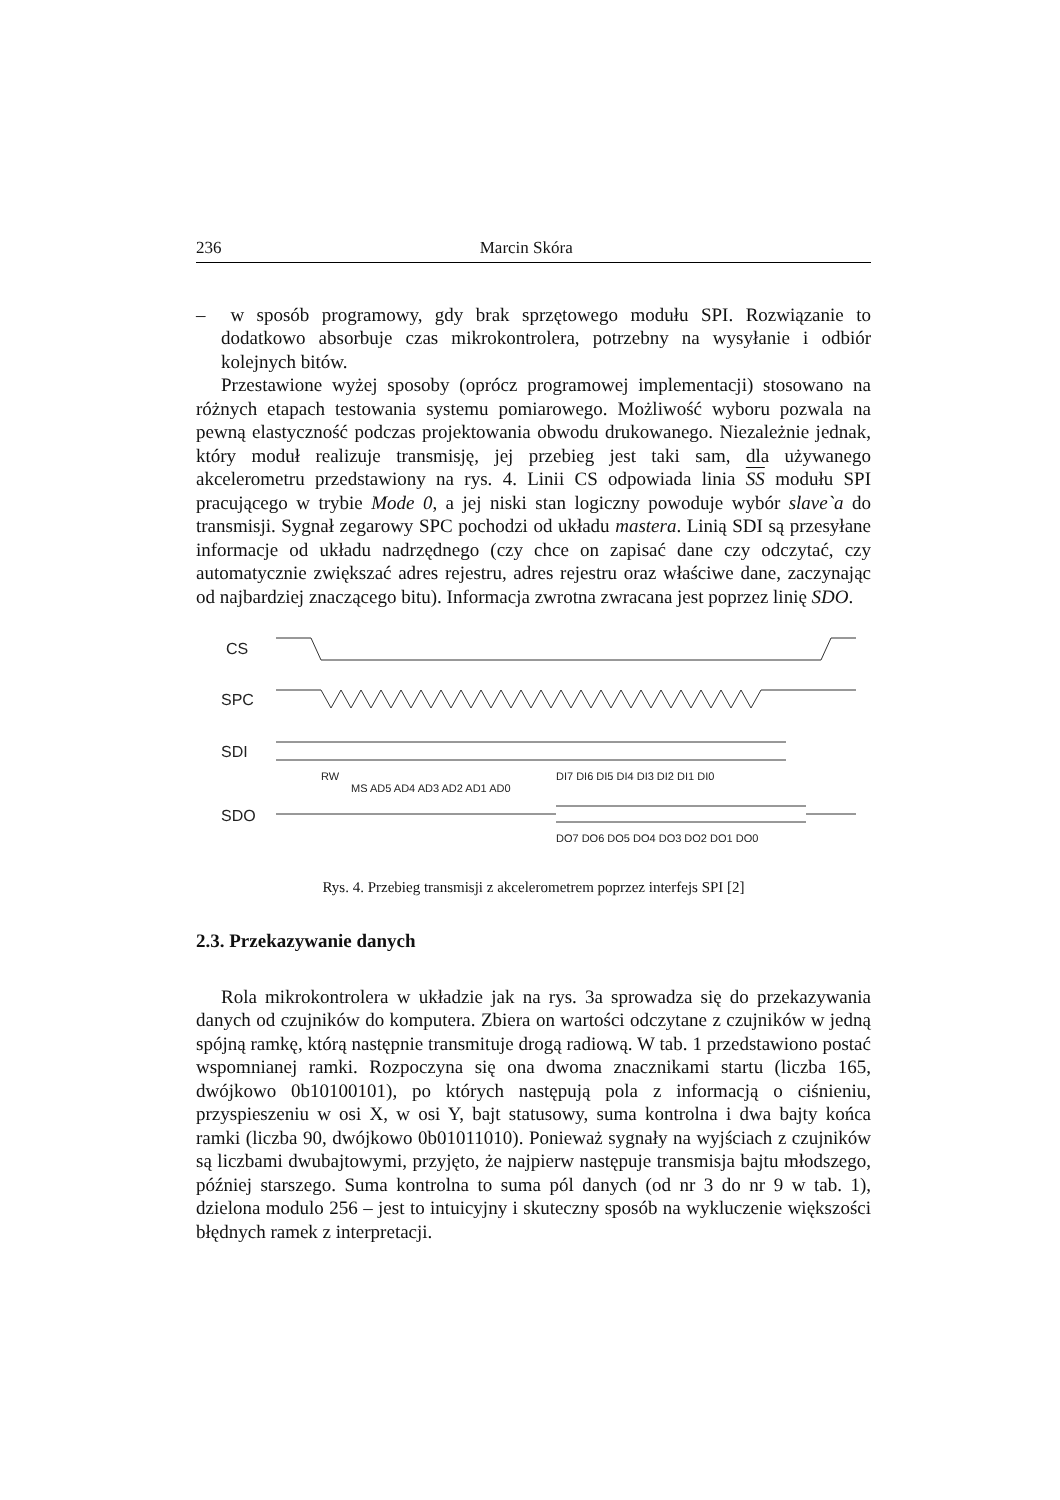236 Marcin Skóra
– w sposób programowy, gdy brak sprzętowego modułu SPI. Rozwiązanie to dodatkowo absorbuje czas mikrokontrolera, potrzebny na wysyłanie i odbiór kolejnych bitów.
Przestawione wyżej sposoby (oprócz programowej implementacji) stosowano na różnych etapach testowania systemu pomiarowego. Możliwość wyboru pozwala na pewną elastyczność podczas projektowania obwodu drukowanego. Niezależnie jednak, który moduł realizuje transmisję, jej przebieg jest taki sam, dla używanego akcelerometru przedstawiony na rys. 4. Linii CS odpowiada linia SS modułu SPI pracującego w trybie Mode 0, a jej niski stan logiczny powoduje wybór slave`a do transmisji. Sygnał zegarowy SPC pochodzi od układu mastera. Linią SDI są przesyłane informacje od układu nadrzędnego (czy chce on zapisać dane czy odczytać, czy automatycznie zwiększać adres rejestru, adres rejestru oraz właściwe dane, zaczynając od najbardziej znaczącego bitu). Informacja zwrotna zwracana jest poprzez linię SDO.
CS
SPC
SDI
SDO
RW
MS AD5 AD4 AD3 AD2 AD1 AD0
DI7 DI6 DI5 DI4 DI3 DI2 DI1 DI0
DO7 DO6 DO5 DO4 DO3 DO2 DO1 DO0
Rys. 4. Przebieg transmisji z akcelerometrem poprzez interfejs SPI [2]
2.3. Przekazywanie danych
Rola mikrokontrolera w układzie jak na rys. 3a sprowadza się do przekazywania danych od czujników do komputera. Zbiera on wartości odczytane z czujników w jedną spójną ramkę, którą następnie transmituje drogą radiową. W tab. 1 przedstawiono postać wspomnianej ramki. Rozpoczyna się ona dwoma znacznikami startu (liczba 165, dwójkowo 0b10100101), po których następują pola z informacją o ciśnieniu, przyspieszeniu w osi X, w osi Y, bajt statusowy, suma kontrolna i dwa bajty końca ramki (liczba 90, dwójkowo 0b01011010). Ponieważ sygnały na wyjściach z czujników są liczbami dwubajtowymi, przyjęto, że najpierw następuje transmisja bajtu młodszego, później starszego. Suma kontrolna to suma pól danych (od nr 3 do nr 9 w tab. 1), dzielona modulo 256 – jest to intuicyjny i skuteczny sposób na wykluczenie większości błędnych ramek z interpretacji.